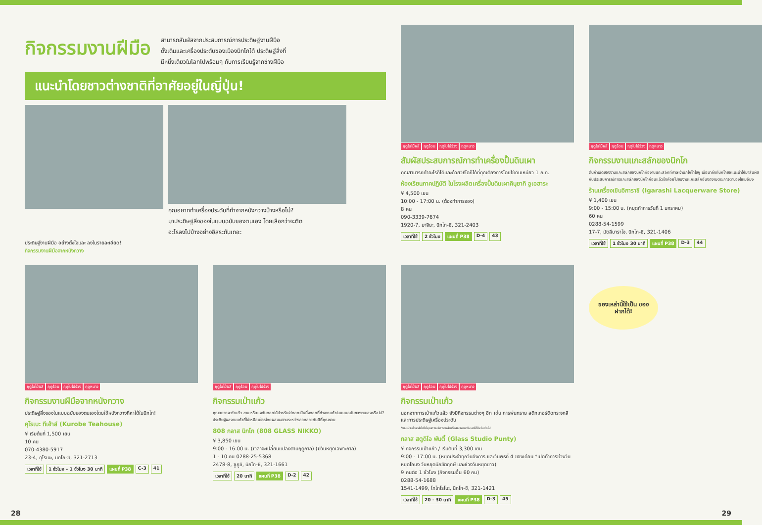กิจกรรมงานฝีมือ
สามารถสัมผัสจากประสบการณ์การประดิษฐ์งานฝีมือ
ดั้งเดิมและเครื่องประดับของเมืองนิกโกได้ ประดิษฐ์สิ่งที่
มีหนึ่งเดียวในโลกไปพร้อมๆ กับการเรียนรู้จากช่างฝีมือ
แนะนำโดยชาวต่างชาติที่อาศัยอยู่ในญี่ปุ่น!
คุณอยากทำเครื่องประดับที่ทำจากหนังกวางบ้างหรือไม่?
มาประดิษฐ์สิ่งของในแบบฉบับของตนเอง โดยเลือกว่าจะติด
อะไรลงไปบ้างอย่างอิสระกันเถอะ
ประดิษฐ์งานฝีมือ อย่างตั้งใจและ ลงในรายละเอียด!
กิจกรรมงานฝีมือจากหนังกวาง
ฤดูใบไม้ผลิ ฤดูร้อน ฤดูใบไม้ร่วง ฤดูหนาว
สัมผัสประสบการณ์การทำเครื่องปั้นดินเผา
คุณสามารถทำอะไรก็ได้และด้วยวิธีใดก็ได้ที่คุณต้องการโดยใช้ดินเหนียว 1 ก.ก.
ห้องเรียนภาคปฏิบัติ ในโรงผลิตเครื่องปั้นดินเผาคินุยากิ อูเอฮาระ
¥ 4,500 เยน
10:00 - 17:00 น. (ต้องทำการจอง)
8 คน
090-3339-7674
1920-7, มาจิยะ, นิกโก-ชิ, 321-2403
เวลาที่ใช้ 2 ชั่วโมง แผนที่ P38 D-4 43
ฤดูใบไม้ผลิ ฤดูร้อน ฤดูใบไม้ร่วง ฤดูหนาว
กิจกรรมงานแกะสลักของนิกโก
ต้นกำเนิดของงานแกะสลักของนิกโกคืองานแกะสลักที่ศาลเจ้านิกโกโทโชกู เมื่อมาถึงที่นิกโกขอแนะนำให้มาสัมผัสกับประสบการณ์การแกะสลักของนิกโกก่อนแล้วจึงค่อยไปชมงานแกะสลักอันงดงามตระการตาของโยเมอิมง
ร้านเครื่องเขินอิการาชิ (Igarashi Lacquerware Store)
¥ 1,400 เยน
9:00 - 15:00 น. (หยุดทำการวันที่ 1 มกราคม)
60 คน
0288-54-1599
17-7, มัตสึบาราโจ, นิกโก-ชิ, 321-1406
เวลาที่ใช้ 1 ชั่วโมง 30 นาที แผนที่ P38 D-3 44
ฤดูใบไม้ผลิ ฤดูร้อน ฤดูใบไม้ร่วง ฤดูหนาว
กิจกรรมงานฝีมือจากหนังกวาง
ประดิษฐ์สิ่งของในแบบฉบับของตนเองโดยใช้หนังกวางที่หาได้ในนิกโก!
คุโรเบะ ทีเฮ้าส์ (Kurobe Teahouse)
¥ เริ่มต้นที่ 1,500 เยน
10 คน
070-4380-5917
23-4, คุโรเบะ, นิกโก-ชิ, 321-2713
เวลาที่ใช้ 1 ชั่วโมง - 1 ชั่วโมง 30 นาที แผนที่ P38 C-3 41
ฤดูใบไม้ผลิ ฤดูร้อน ฤดูใบไม้ร่วง
กิจกรรมเป่าแก้ว
คุณอยากจะทำแก้ว ชาม หรือแจกันดอกไม้สำหรับใส่ดอกไม้หนึ่งดอกที่ทำจากแก้วในแบบฉบับของตนเองหรือไม่? ประดิษฐ์ผลงานแก้วที่ไม่เหมือนใครโดยผสมผสานระหว่างลวดลายกับสีที่คุณชอบ
808 กลาส นิกโก (808 GLASS NIKKO)
¥ 3,850 เยน
9:00 - 16:00 น. (เวลาจะเปลี่ยนแปลงตามฤดูกาล) (มีวันหยุดเฉพาะกาล)
1 - 10 คน 0288-25-5368
2478-8, ชูกูชิ, นิกโก-ชิ, 321-1661
เวลาที่ใช้ 20 นาที แผนที่ P38 D-2 42
ฤดูใบไม้ผลิ ฤดูร้อน ฤดูใบไม้ร่วง ฤดูหนาว
กิจกรรมเป่าแก้ว
นอกจากการเป่าแก้วแล้ว ยังมีกิจกรรมต่างๆ อีก เช่น การพ่นทราย สติกเกอร์ติดกระจกสี และการประดิษฐ์เครื่องประดับ
*งานเป่าแก้วจะส่งไปให้คุณทางบริการขนส่งหรือสามารถมารับเองได้ในวันถัดไป
กลาส สตูดิโอ พันตี้ (Glass Studio Punty)
¥ กิจกรรมเป่าแก้ว / เริ่มต้นที่ 3,300 เยน
9:00 - 17:00 น. (หยุดประจำทุกวันอังคาร และวันพุธที่ 4 ของเดือน *เปิดทำการช่วงวันหยุดโอบง วันหยุดนักขัตฤกษ์ และช่วงวันหยุดยาว)
9 คนต่อ 1 ชั่วโมง (กิจกรรมอื่น 60 คน)
0288-54-1688
1541-1499, โทโกโรโนะ, นิกโก-ชิ, 321-1421
เวลาที่ใช้ 20 - 30 นาที แผนที่ P38 D-3 45
ของเหล่านี้ใช้เป็น ของฝากได้!
28 29